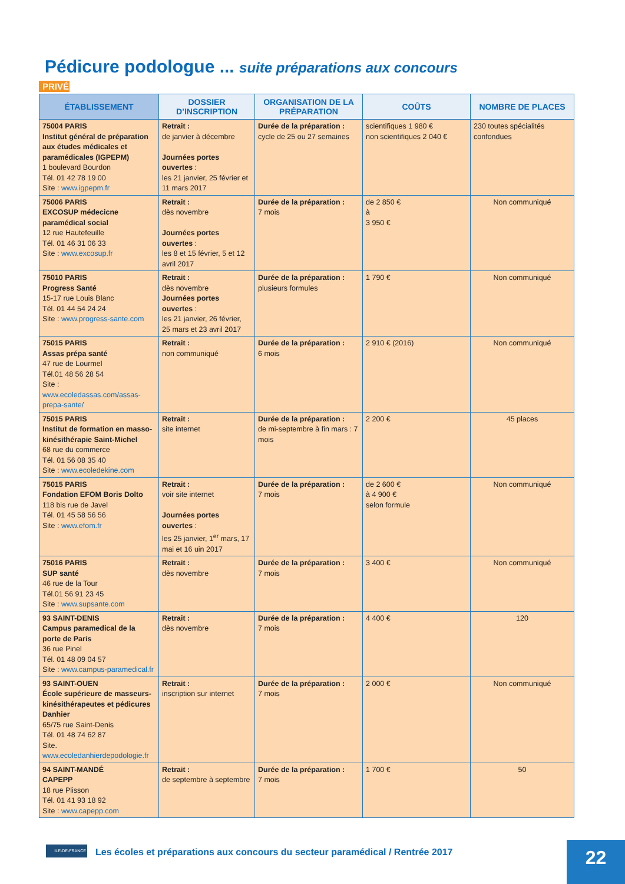Pédicure podologue ... suite préparations aux concours
PRIVÉ
| ÉTABLISSEMENT | DOSSIER D’INSCRIPTION | ORGANISATION DE LA PRÉPARATION | COÛTS | NOMBRE DE PLACES |
| --- | --- | --- | --- | --- |
| 75004 PARIS Institut général de préparation aux études médicales et paramédicales (IGPEPM) 1 boulevard Bourdon Tél. 01 42 78 19 00 Site : www.igpepm.fr | Retrait : de janvier à décembre Journées portes ouvertes : les 21 janvier, 25 février et 11 mars 2017 | Durée de la préparation : cycle de 25 ou 27 semaines | scientifiques 1 980 € non scientifiques 2 040 € | 230 toutes spécialités confondues |
| 75006 PARIS EXCOSUP médecicne paramédical social 12 rue Hautefeuille Tél. 01 46 31 06 33 Site : www.excosup.fr | Retrait : dès novembre Journées portes ouvertes : les 8 et 15 février, 5 et 12 avril 2017 | Durée de la préparation : 7 mois | de 2 850 € à 3 950 € | Non communiqué |
| 75010 PARIS Progress Santé 15-17 rue Louis Blanc Tél. 01 44 54 24 24 Site : www.progress-sante.com | Retrait : dès novembre Journées portes ouvertes : les 21 janvier, 26 février, 25 mars et 23 avril 2017 | Durée de la préparation : plusieurs formules | 1 790 € | Non communiqué |
| 75015 PARIS Assas prépa santé 47 rue de Lourmel Tél.01 48 56 28 54 Site : www.ecoledassas.com/assas-prepa-sante/ | Retrait : non communiqué | Durée de la préparation : 6 mois | 2 910 € (2016) | Non communiqué |
| 75015 PARIS Institut de formation en masso-kinésithérapie Saint-Michel 68 rue du commerce Tél. 01 56 08 35 40 Site : www.ecoledekine.com | Retrait : site internet | Durée de la préparation : de mi-septembre à fin mars : 7 mois | 2 200 € | 45 places |
| 75015 PARIS Fondation EFOM Boris Dolto 118 bis rue de Javel Tél. 01 45 58 56 56 Site : www.efom.fr | Retrait : voir site internet Journées portes ouvertes : les 25 janvier, 1<sup>er</sup> mars, 17 mai et 16 uin 2017 | Durée de la préparation : 7 mois | de 2 600 € à 4 900 € selon formule | Non communiqué |
| 75016 PARIS SUP santé 46 rue de la Tour Tél.01 56 91 23 45 Site : www.supsante.com | Retrait : dès novembre | Durée de la préparation : 7 mois | 3 400 € | Non communiqué |
| 93 SAINT-DENIS Campus paramedical de la porte de Paris 36 rue Pinel Tél. 01 48 09 04 57 Site : www.campus-paramedical.fr | Retrait : dès novembre | Durée de la préparation : 7 mois | 4 400 € | 120 |
| 93 SAINT-OUEN École supérieure de masseurs-kinésithérapeutes et pédicures Danhier 65/75 rue Saint-Denis Tél. 01 48 74 62 87 Site. www.ecoledanhierdepodologie.fr | Retrait : inscription sur internet | Durée de la préparation : 7 mois | 2 000 € | Non communiqué |
| 94 SAINT-MANDÉ CAPEPP 18 rue Plisson Tél. 01 41 93 18 92 Site : www.capepp.com | Retrait : de septembre à septembre | Durée de la préparation : 7 mois | 1 700 € | 50 |
ILE-DE-FRANCE
Les écoles et préparations aux concours du secteur paramédical / Rentrée 2017
22